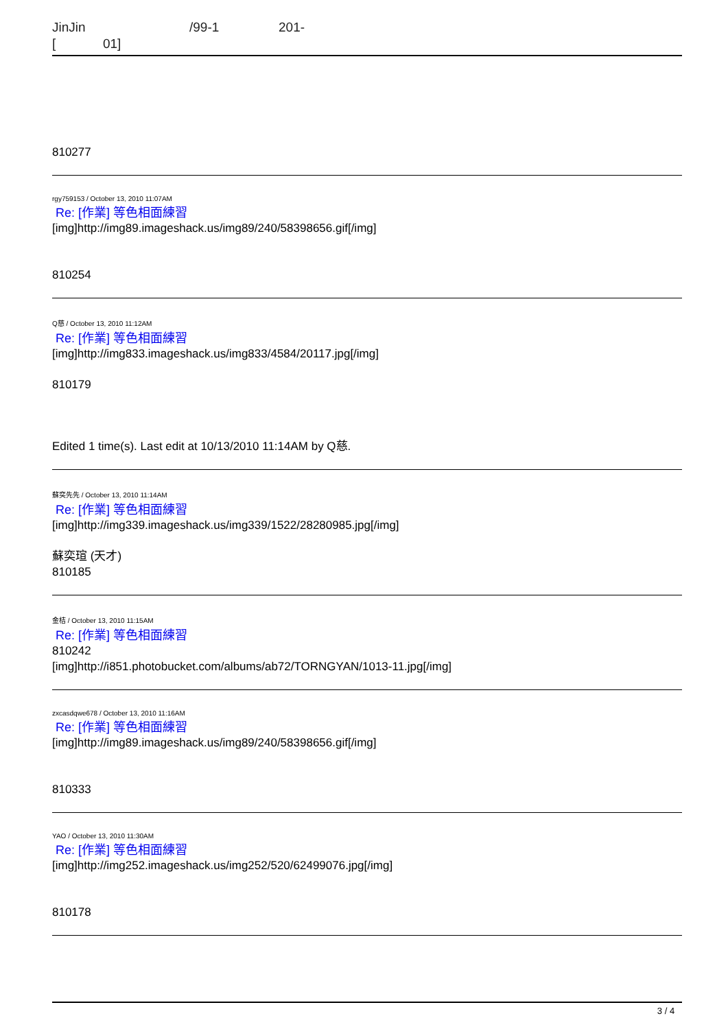JinJin /99-1 201-
[ 01]
810277
rgy759153 / October 13, 2010 11:07AM
Re: [作業] 等色相面練習
[img]http://img89.imageshack.us/img89/240/58398656.gif[/img]
810254
Q慈 / October 13, 2010 11:12AM
Re: [作業] 等色相面練習
[img]http://img833.imageshack.us/img833/4584/20117.jpg[/img]
810179
Edited 1 time(s). Last edit at 10/13/2010 11:14AM by Q慈.
蘇奕先先 / October 13, 2010 11:14AM
Re: [作業] 等色相面練習
[img]http://img339.imageshack.us/img339/1522/28280985.jpg[/img]
蘇奕瑄 (天才)
810185
金桔 / October 13, 2010 11:15AM
Re: [作業] 等色相面練習
810242
[img]http://i851.photobucket.com/albums/ab72/TORNGYAN/1013-11.jpg[/img]
zxcasdqwe678 / October 13, 2010 11:16AM
Re: [作業] 等色相面練習
[img]http://img89.imageshack.us/img89/240/58398656.gif[/img]
810333
YAO / October 13, 2010 11:30AM
Re: [作業] 等色相面練習
[img]http://img252.imageshack.us/img252/520/62499076.jpg[/img]
810178
3 / 4